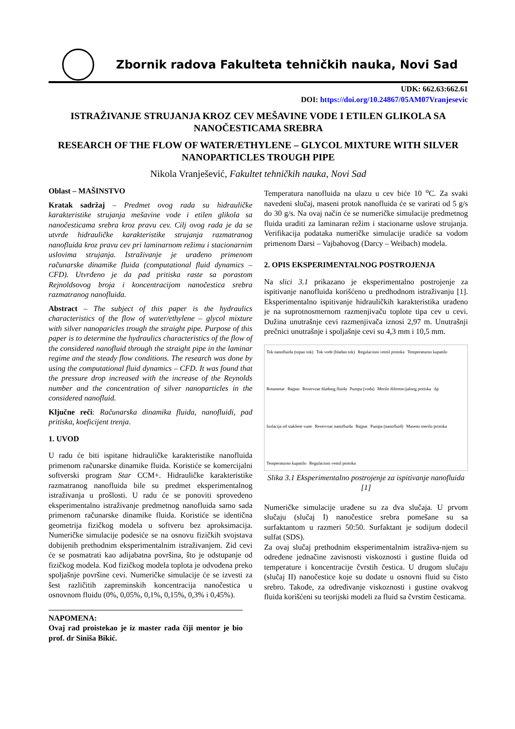Zbornik radova Fakulteta tehničkih nauka, Novi Sad
UDK: 662.63:662.61
DOI: https://doi.org/10.24867/05AM07Vranjesevic
ISTRAŽIVANJE STRUJANJA KROZ CEV MEŠAVINE VODE I ETILEN GLIKOLA SA NANOČESTICAMA SREBRA
RESEARCH OF THE FLOW OF WATER/ETHYLENE – GLYCOL MIXTURE WITH SILVER NANOPARTICLES TROUGH PIPE
Nikola Vranješević, Fakultet tehničkih nauka, Novi Sad
Oblast – MAŠINSTVO
Kratak sadržaj – Predmet ovog rada su hidrauličke karakteristike strujanja mešavine vode i etilen glikola sa nanočesticama srebra kroz pravu cev. Cilj ovog rada je da se utvrde hidrauličke karakteristike strujanja razmatranog nanofluida kroz pravu cev pri laminarnom režimu i stacionarnim uslovima strujanja. Istraživanje je urađeno primenom računarske dinamike fluida (computational fluid dynamics – CFD). Utvrđeno je da pad pritiska raste sa porastom Rejnoldsovog broja i koncentracijom nanočestica srebra razmatranog nanofluida.
Abstract – The subject of this paper is the hydraulics characteristics of the flow of water/ethylene – glycol mixture with silver nanoparicles trough the straight pipe. Purpose of this paper is to determine the hydraulics characteristics of the flow of the considered nanofluid through the straight pipe in the laminar regime and the steady flow conditions. The research was done by using the computational fluid dynamics – CFD. It was found that the pressure drop increased with the increase of the Reynolds number and the concentration of silver nanoparticles in the considered nanofluid.
Ključne reči: Računarska dinamika fluida, nanofluidi, pad pritiska, koeficijent trenja.
1. UVOD
U radu će biti ispitane hidrauličke karakteristike nanofluida primenom računarske dinamike fluida. Koristiće se komercijalni softverski program Star CCM+. Hidrauličke karakteristike razmatranog nanofluida bile su predmet eksperimentalnog istraživanja u prošlosti. U radu će se ponoviti sprovedeno eksperimentalno istraživanje predmetnog nanofluida samo sada primenom računarske dinamike fluida. Koristiće se identična geometrija fizičkog modela u softveru bez aproksimacija. Numeričke simulacije podesiće se na osnovu fizičkih svojstava dobijenih prethodnim eksperimentalnim istraživanjem. Zid cevi će se posmatrati kao adijabatna površina, što je odstupanje od fizičkog modela. Kod fizičkog modela toplota je odvođena preko spoljašnje površine cevi. Numeričke simulacije će se izvesti za šest različitih zapreminskih koncentracija nanočestica u osnovnom fluidu (0%, 0,05%, 0,1%, 0,15%, 0,3% i 0,45%).
NAPOMENA:
Ovaj rad proistekao je iz master rada čiji mentor je bio prof. dr Siniša Bikić.
Temperatura nanofluida na ulazu u cev biće 10 <sup>o</sup>C. Za svaki navedeni slučaj, maseni protok nanofluida će se varirati od 5 g/s do 30 g/s. Na ovaj način će se numeričke simulacije predmetnog fluida uraditi za laminaran režim i stacionarne uslove strujanja. Verifikacija podataka numeričke simulacije uradiće sa vodom primenom Darsi – Vajbahovog (Darcy – Weibach) modela.
2. OPIS EKSPERIMENTALNOG POSTROJENJA
Na slici 3.1 prikazano je eksperimentalno postrojenje za ispitivanje nanofluida korišćeno u predhodnom istraživanju [1]. Eksperimentalno ispitivanje hidrauličkih karakteristika urađeno je na suprotnosmernom razmenjivaču toplote tipa cev u cevi. Dužina unutrašnje cevi razmenjivača iznosi 2,97 m. Unutrašnji prečnici unutrašnje i spoljašnje cevi su 4,3 mm i 10,5 mm.
Tok nanofluida (topao tok) Tok vode (hladan tok) Regulacioni ventil protoka Temperaturno kupatilo Rotametar Bajpas Rezervoar hladnog fluida Pumpa (voda) Merilo diferencijalnog pritiska Δp Izolacija od staklene vune Rezervoar nanofluida Bajpas Pumpa (nanofluid) Maseno merilo protoka Temperaturno kupatilo Regulacioni ventil protoka
Slika 3.1 Eksperimentalno postrojenje za ispitivanje nanofluida [1]
Numeričke simulacije urađene su za dva slučaja. U prvom slučaju (slučaj I) nanočestice srebra pomešane su sa surfaktantom u razmeri 50:50. Surfaktant je sodijum dodecil sulfat (SDS).
Za ovaj slučaj prethodnim eksperimentalnim istraživa-njem su određene jednačine zavisnosti viskoznosti i gustine fluida od temperature i koncentracije čvrstih čestica. U drugom slučaju (slučaj II) nanočestice koje su dodate u osnovni fluid su čisto srebro. Takođe, za određivanje viskoznosti i gustine ovakvog fluida korišćeni su teorijski modeli za fluid sa čvrstim česticama.